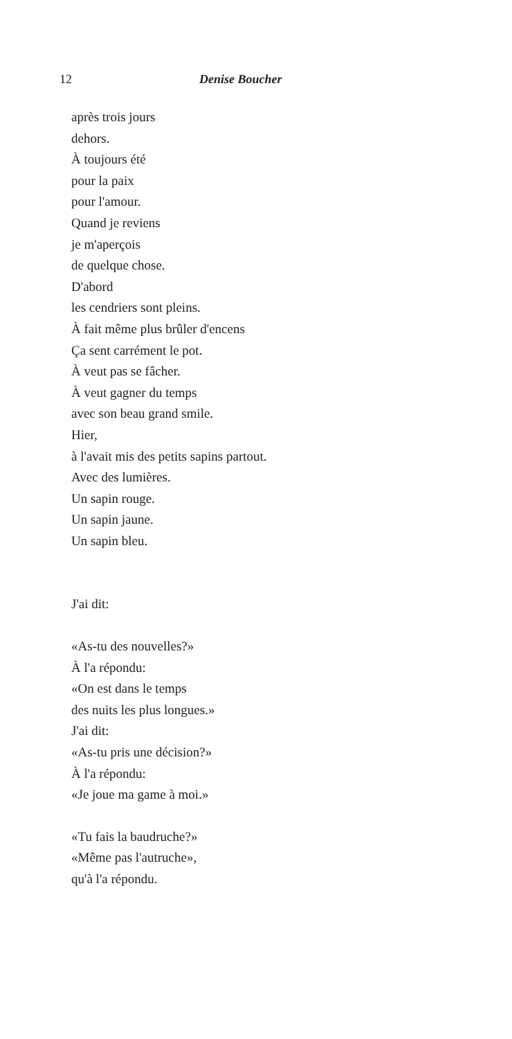12 Denise Boucher
après trois jours
dehors.
À toujours été
pour la paix
pour l'amour.
Quand je reviens
je m'aperçois
de quelque chose.
D'abord
les cendriers sont pleins.
À fait même plus brûler d'encens
Ça sent carrément le pot.
À veut pas se fâcher.
À veut gagner du temps
avec son beau grand smile.
Hier,
à l'avait mis des petits sapins partout.
Avec des lumières.
Un sapin rouge.
Un sapin jaune.
Un sapin bleu.
J'ai dit:
«As-tu des nouvelles?»
À l'a répondu:
«On est dans le temps
des nuits les plus longues.»
J'ai dit:
«As-tu pris une décision?»
À l'a répondu:
«Je joue ma game à moi.»
«Tu fais la baudruche?»
«Même pas l'autruche»,
qu'à l'a répondu.